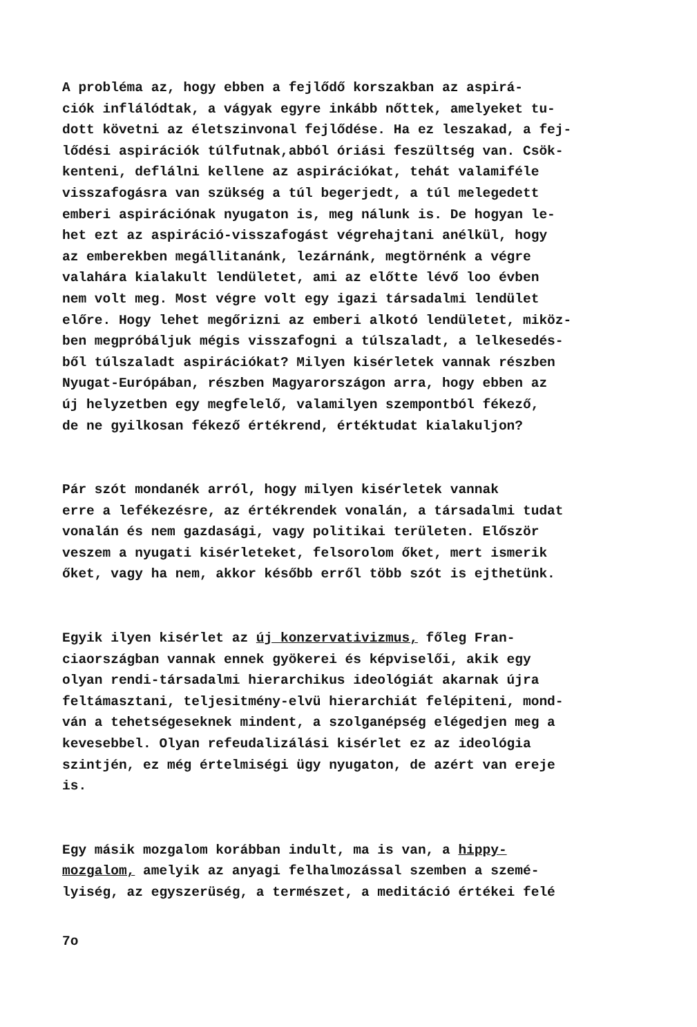A probléma az, hogy ebben a fejlődő korszakban az aspirá- ciók inflálódtak, a vágyak egyre inkább nőttek, amelyeket tu- dott követni az életszinvonal fejlődése. Ha ez leszakad, a fej- lődési aspirációk túlfutnak,abból óriási feszültség van. Csök- kenteni, deflálni kellene az aspirációkat, tehát valamiféle visszafogásra van szükség a túl begerjedt, a túl melegedett emberi aspirációnak nyugaton is, meg nálunk is. De hogyan le- het ezt az aspiráció-visszafogást végrehajtani anélkül, hogy az emberekben megállitanánk, lezárnánk, megtörnénk a végre valahára kialakult lendületet, ami az előtte lévő loo évben nem volt meg. Most végre volt egy igazi társadalmi lendület előre. Hogy lehet megőrizni az emberi alkotó lendületet, miköz- ben megpróbáljuk mégis visszafogni a túlszaladt, a lelkesedés- ből túlszaladt aspirációkat? Milyen kisérletek vannak részben Nyugat-Európában, részben Magyarországon arra, hogy ebben az új helyzetben egy megfelelő, valamilyen szempontból fékező, de ne gyilkosan fékező értékrend, értéktudat kialakuljon?
Pár szót mondanék arról, hogy milyen kisérletek vannak erre a lefékezésre, az értékrendek vonalán, a társadalmi tudat vonalán és nem gazdasági, vagy politikai területen. Először veszem a nyugati kisérleteket, felsorolom őket, mert ismerik őket, vagy ha nem, akkor később erről több szót is ejthetünk.
Egyik ilyen kisérlet az új konzervativizmus, főleg Fran- ciaországban vannak ennek gyökerei és képviselői, akik egy olyan rendi-társadalmi hierarchikus ideológiát akarnak újra feltámasztani, teljesitmény-elvü hierarchiát felépiteni, mond- ván a tehetségeseknek mindent, a szolganépség elégedjen meg a kevesebbel. Olyan refeudalizálási kisérlet ez az ideológia szintjén, ez még értelmiségi ügy nyugaton, de azért van ereje is.
Egy másik mozgalom korábban indult, ma is van, a hippy- mozgalom, amelyik az anyagi felhalmozással szemben a szemé- lyiség, az egyszerüség, a természet, a meditáció értékei felé
7o